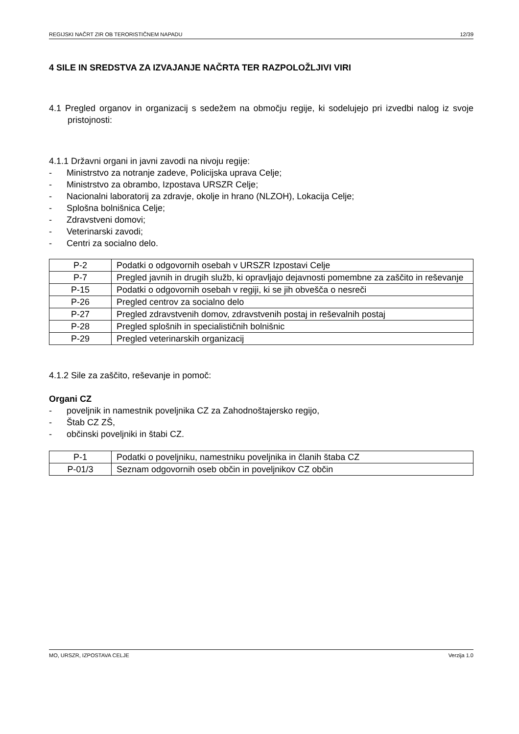REGIJSKI NAČRT ZIR OB TERORISTIČNEM NAPADU 12/39
4 SILE IN SREDSTVA ZA IZVAJANJE NAČRTA TER RAZPOLOŽLJIVI VIRI
4.1 Pregled organov in organizacij s sedežem na območju regije, ki sodelujejo pri izvedbi nalog iz svoje pristojnosti:
4.1.1 Državni organi in javni zavodi na nivoju regije:
- Ministrstvo za notranje zadeve, Policijska uprava Celje;
- Ministrstvo za obrambo, Izpostava URSZR Celje;
- Nacionalni laboratorij za zdravje, okolje in hrano (NLZOH), Lokacija Celje;
- Splošna bolnišnica Celje;
- Zdravstveni domovi;
- Veterinarski zavodi;
- Centri za socialno delo.
| P-2 | Podatki o odgovornih osebah v URSZR Izpostavi Celje |
| P-7 | Pregled javnih in drugih služb, ki opravljajo dejavnosti pomembne za zaščito in reševanje |
| P-15 | Podatki o odgovornih osebah v regiji, ki se jih obvešča o nesreči |
| P-26 | Pregled centrov za socialno delo |
| P-27 | Pregled zdravstvenih domov, zdravstvenih postaj in reševalnih postaj |
| P-28 | Pregled splošnih in specialističnih bolnišnic |
| P-29 | Pregled veterinarskih organizacij |
4.1.2 Sile za zaščito, reševanje in pomoč:
Organi CZ
- poveljnik in namestnik poveljnika CZ za Zahodnoštajersko regijo,
- Štab CZ ZŠ,
- občinski poveljniki in štabi CZ.
| P-1 | Podatki o poveljniku, namestniku poveljnika in članih štaba CZ |
| P-01/3 | Seznam odgovornih oseb občin in poveljnikov CZ občin |
MO, URSZR, IZPOSTAVA CELJE Verzija 1.0